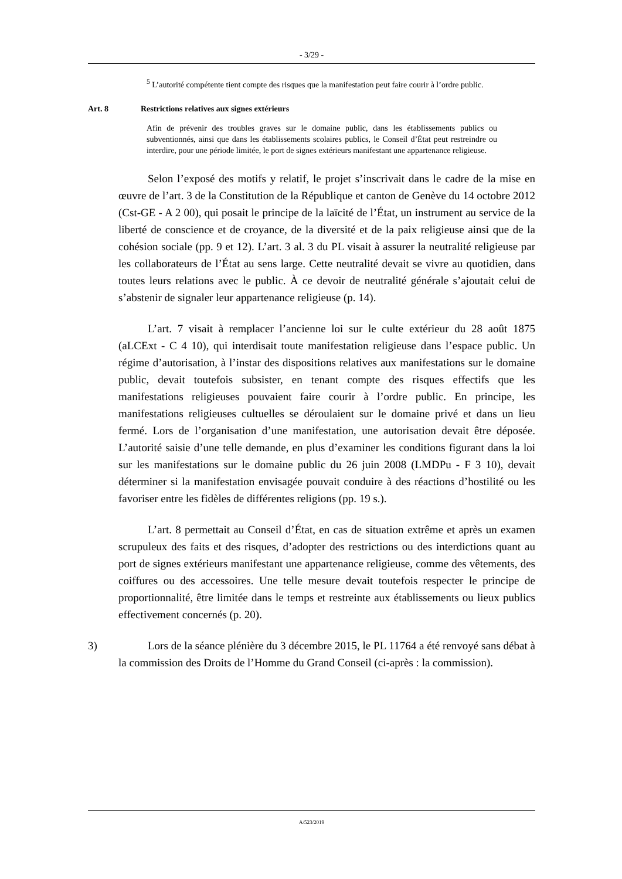- 3/29 -
<sup>5</sup> L’autorité compétente tient compte des risques que la manifestation peut faire courir à l’ordre public.
Art. 8 Restrictions relatives aux signes extérieurs
Afin de prévenir des troubles graves sur le domaine public, dans les établissements publics ou subventionnés, ainsi que dans les établissements scolaires publics, le Conseil d’État peut restreindre ou interdire, pour une période limitée, le port de signes extérieurs manifestant une appartenance religieuse.
Selon l’exposé des motifs y relatif, le projet s’inscrivait dans le cadre de la mise en œuvre de l’art. 3 de la Constitution de la République et canton de Genève du 14 octobre 2012 (Cst-GE - A 2 00), qui posait le principe de la laïcité de l’État, un instrument au service de la liberté de conscience et de croyance, de la diversité et de la paix religieuse ainsi que de la cohésion sociale (pp. 9 et 12). L’art. 3 al. 3 du PL visait à assurer la neutralité religieuse par les collaborateurs de l’État au sens large. Cette neutralité devait se vivre au quotidien, dans toutes leurs relations avec le public. À ce devoir de neutralité générale s’ajoutait celui de s’abstenir de signaler leur appartenance religieuse (p. 14).
L’art. 7 visait à remplacer l’ancienne loi sur le culte extérieur du 28 août 1875 (aLCExt - C 4 10), qui interdisait toute manifestation religieuse dans l’espace public. Un régime d’autorisation, à l’instar des dispositions relatives aux manifestations sur le domaine public, devait toutefois subsister, en tenant compte des risques effectifs que les manifestations religieuses pouvaient faire courir à l’ordre public. En principe, les manifestations religieuses cultuelles se déroulaient sur le domaine privé et dans un lieu fermé. Lors de l’organisation d’une manifestation, une autorisation devait être déposée. L’autorité saisie d’une telle demande, en plus d’examiner les conditions figurant dans la loi sur les manifestations sur le domaine public du 26 juin 2008 (LMDPu - F 3 10), devait déterminer si la manifestation envisagée pouvait conduire à des réactions d’hostilité ou les favoriser entre les fidèles de différentes religions (pp. 19 s.).
L’art. 8 permettait au Conseil d’État, en cas de situation extrême et après un examen scrupuleux des faits et des risques, d’adopter des restrictions ou des interdictions quant au port de signes extérieurs manifestant une appartenance religieuse, comme des vêtements, des coiffures ou des accessoires. Une telle mesure devait toutefois respecter le principe de proportionnalité, être limitée dans le temps et restreinte aux établissements ou lieux publics effectivement concernés (p. 20).
3) Lors de la séance plénière du 3 décembre 2015, le PL 11764 a été renvoyé sans débat à la commission des Droits de l’Homme du Grand Conseil (ci-après : la commission).
A/523/2019